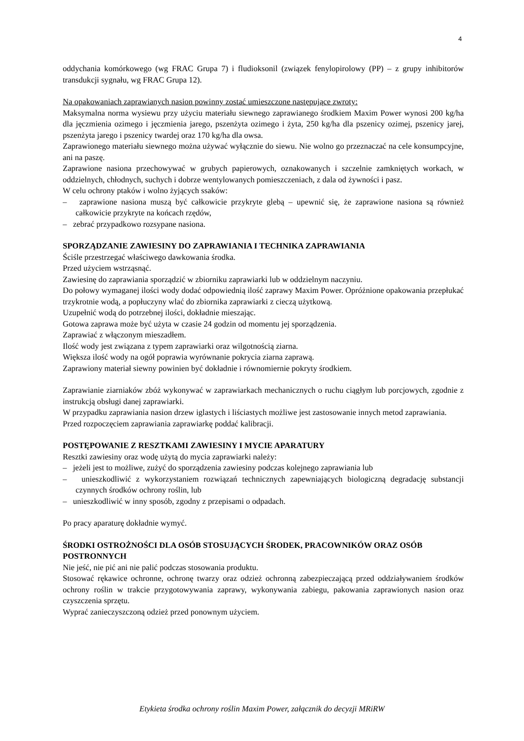4
oddychania komórkowego (wg FRAC Grupa 7) i fludioksonil (związek fenylopirolowy (PP) – z grupy inhibitorów transdukcji sygnału, wg FRAC Grupa 12).
Na opakowaniach zaprawianych nasion powinny zostać umieszczone następujące zwroty:
Maksymalna norma wysiewu przy użyciu materiału siewnego zaprawianego środkiem Maxim Power wynosi 200 kg/ha dla jęczmienia ozimego i jęczmienia jarego, pszenżyta ozimego i żyta, 250 kg/ha dla pszenicy ozimej, pszenicy jarej, pszenżyta jarego i pszenicy twardej oraz 170 kg/ha dla owsa.
Zaprawionego materiału siewnego można używać wyłącznie do siewu. Nie wolno go przeznaczać na cele konsumpcyjne, ani na paszę.
Zaprawione nasiona przechowywać w grubych papierowych, oznakowanych i szczelnie zamkniętych workach, w oddzielnych, chłodnych, suchych i dobrze wentylowanych pomieszczeniach, z dala od żywności i pasz.
W celu ochrony ptaków i wolno żyjących ssaków:
– zaprawione nasiona muszą być całkowicie przykryte glebą – upewnić się, że zaprawione nasiona są również całkowicie przykryte na końcach rzędów,
– zebrać przypadkowo rozsypane nasiona.
SPORZĄDZANIE ZAWIESINY DO ZAPRAWIANIA I TECHNIKA ZAPRAWIANIA
Ściśle przestrzegać właściwego dawkowania środka.
Przed użyciem wstrząsnąć.
Zawiesinę do zaprawiania sporządzić w zbiorniku zaprawiarki lub w oddzielnym naczyniu.
Do połowy wymaganej ilości wody dodać odpowiednią ilość zaprawy Maxim Power. Opróżnione opakowania przepłukać trzykrotnie wodą, a popłuczyny wlać do zbiornika zaprawiarki z cieczą użytkową.
Uzupełnić wodą do potrzebnej ilości, dokładnie mieszając.
Gotowa zaprawa może być użyta w czasie 24 godzin od momentu jej sporządzenia.
Zaprawiać z włączonym mieszadłem.
Ilość wody jest związana z typem zaprawiarki oraz wilgotnością ziarna.
Większa ilość wody na ogół poprawia wyrównanie pokrycia ziarna zaprawą.
Zaprawiony materiał siewny powinien być dokładnie i równomiernie pokryty środkiem.
Zaprawianie ziarniaków zbóż wykonywać w zaprawiarkach mechanicznych o ruchu ciągłym lub porcjowych, zgodnie z instrukcją obsługi danej zaprawiarki.
W przypadku zaprawiania nasion drzew iglastych i liściastych możliwe jest zastosowanie innych metod zaprawiania.
Przed rozpoczęciem zaprawiania zaprawiarkę poddać kalibracji.
POSTĘPOWANIE Z RESZTKAMI ZAWIESINY I MYCIE APARATURY
Resztki zawiesiny oraz wodę użytą do mycia zaprawiarki należy:
– jeżeli jest to możliwe, zużyć do sporządzenia zawiesiny podczas kolejnego zaprawiania lub
– unieszkodliwić z wykorzystaniem rozwiązań technicznych zapewniających biologiczną degradację substancji czynnych środków ochrony roślin, lub
– unieszkodliwić w inny sposób, zgodny z przepisami o odpadach.
Po pracy aparaturę dokładnie wymyć.
ŚRODKI OSTROŻNOŚCI DLA OSÓB STOSUJĄCYCH ŚRODEK, PRACOWNIKÓW ORAZ OSÓB POSTRONNYCH
Nie jeść, nie pić ani nie palić podczas stosowania produktu.
Stosować rękawice ochronne, ochronę twarzy oraz odzież ochronną zabezpieczającą przed oddziaływaniem środków ochrony roślin w trakcie przygotowywania zaprawy, wykonywania zabiegu, pakowania zaprawionych nasion oraz czyszczenia sprzętu.
Wyprać zanieczyszczoną odzież przed ponownym użyciem.
Etykieta środka ochrony roślin Maxim Power, załącznik do decyzji MRiRW